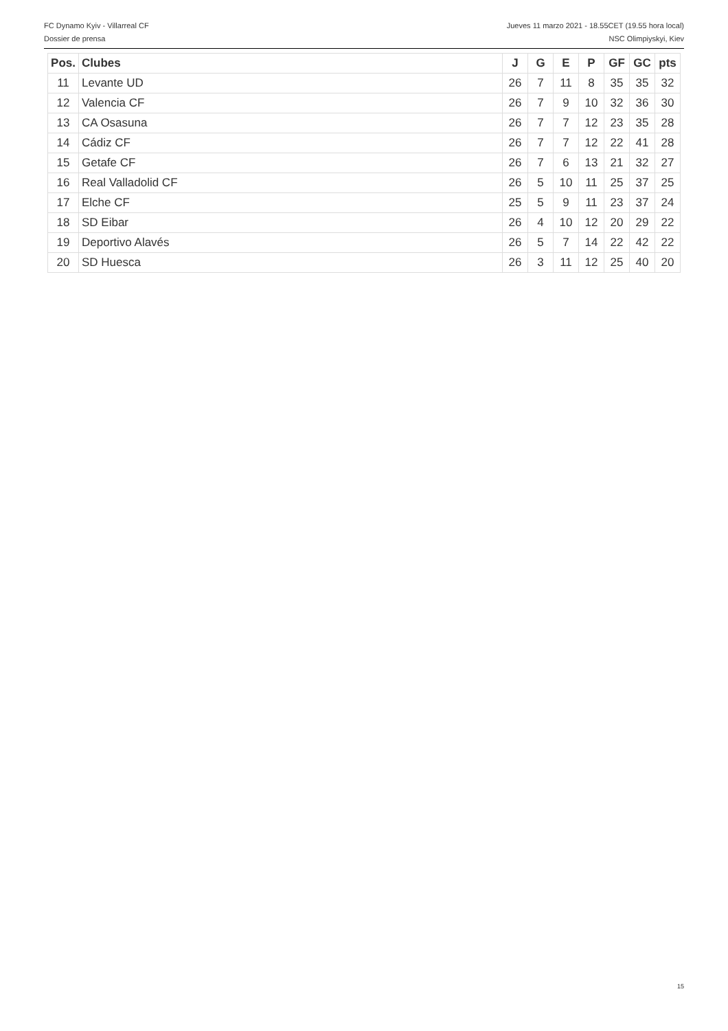FC Dynamo Kyiv - Villarreal CF Jueves 11 marzo 2021 - 18.55CET (19.55 hora local)
Dossier de prensa NSC Olimpiyskyi, Kiev
| Pos. | Clubes | J | G | E | P | GF | GC | pts |
| --- | --- | --- | --- | --- | --- | --- | --- | --- |
| 11 | Levante UD | 26 | 7 | 11 | 8 | 35 | 35 | 32 |
| 12 | Valencia CF | 26 | 7 | 9 | 10 | 32 | 36 | 30 |
| 13 | CA Osasuna | 26 | 7 | 7 | 12 | 23 | 35 | 28 |
| 14 | Cádiz CF | 26 | 7 | 7 | 12 | 22 | 41 | 28 |
| 15 | Getafe CF | 26 | 7 | 6 | 13 | 21 | 32 | 27 |
| 16 | Real Valladolid CF | 26 | 5 | 10 | 11 | 25 | 37 | 25 |
| 17 | Elche CF | 25 | 5 | 9 | 11 | 23 | 37 | 24 |
| 18 | SD Eibar | 26 | 4 | 10 | 12 | 20 | 29 | 22 |
| 19 | Deportivo Alavés | 26 | 5 | 7 | 14 | 22 | 42 | 22 |
| 20 | SD Huesca | 26 | 3 | 11 | 12 | 25 | 40 | 20 |
15